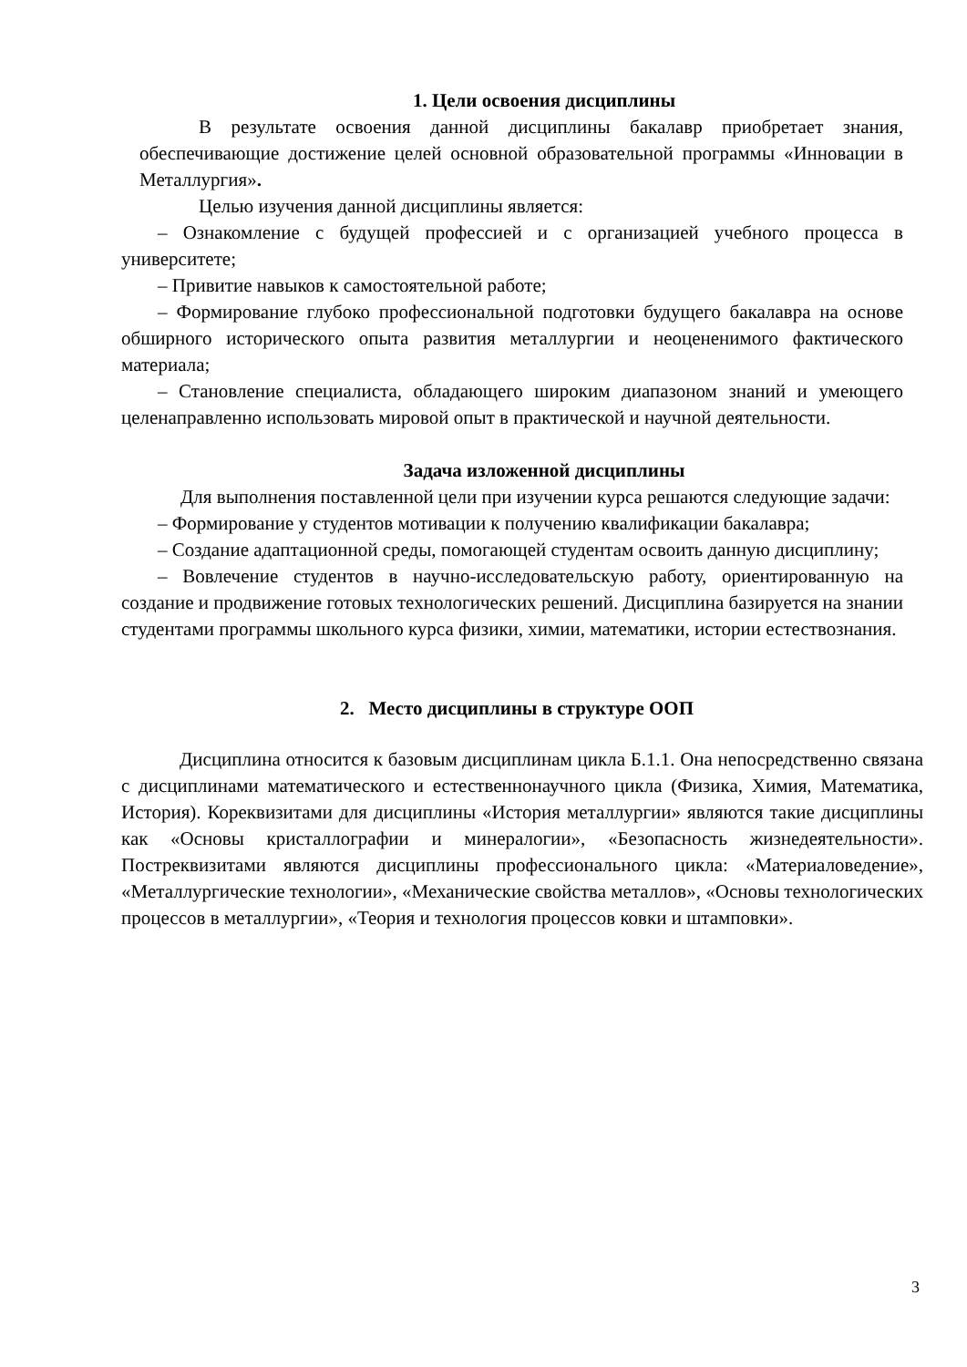1. Цели освоения дисциплины
В результате освоения данной дисциплины бакалавр приобретает знания, обеспечивающие достижение целей основной образовательной программы «Инновации в Металлургия».
Целью изучения данной дисциплины является:
– Ознакомление с будущей профессией и с организацией учебного процесса в университете;
– Привитие навыков к самостоятельной работе;
– Формирование глубоко профессиональной подготовки будущего бакалавра на основе обширного исторического опыта развития металлургии и неоцененимого фактического материала;
– Становление специалиста, обладающего широким диапазоном знаний и умеющего целенаправленно использовать мировой опыт в практической и научной деятельности.
Задача изложенной дисциплины
Для выполнения поставленной цели при изучении курса решаются следующие задачи:
– Формирование у студентов мотивации к получению квалификации бакалавра;
– Создание адаптационной среды, помогающей студентам освоить данную дисциплину;
– Вовлечение студентов в научно-исследовательскую работу, ориентированную на создание и продвижение готовых технологических решений. Дисциплина базируется на знании студентами программы школьного курса физики, химии, математики, истории естествознания.
2. Место дисциплины в структуре ООП
Дисциплина относится к базовым дисциплинам цикла Б.1.1. Она непосредственно связана с дисциплинами математического и естественнонаучного цикла (Физика, Химия, Математика, История). Кореквизитами для дисциплины «История металлургии» являются такие дисциплины как «Основы кристаллографии и минералогии», «Безопасность жизнедеятельности». Постреквизитами являются дисциплины профессионального цикла: «Материаловедение», «Металлургические технологии», «Механические свойства металлов», «Основы технологических процессов в металлургии», «Теория и технология процессов ковки и штамповки».
3